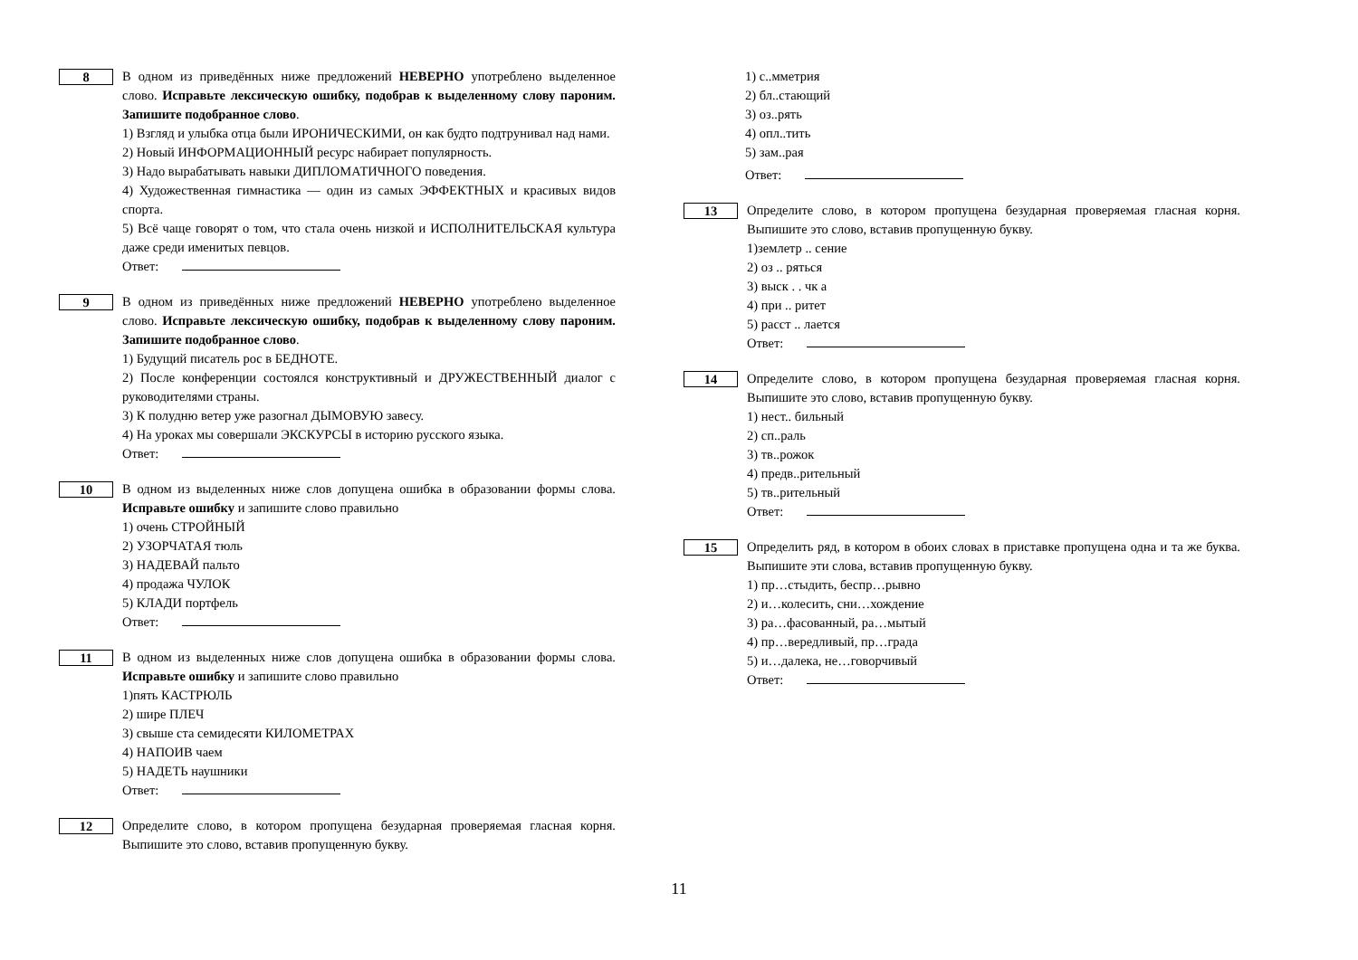8
В одном из приведённых ниже предложений НЕВЕРНО употреблено выделенное слово. Исправьте лексическую ошибку, подобрав к выделенному слову пароним. Запишите подобранное слово.
1) Взгляд и улыбка отца были ИРОНИЧЕСКИМИ, он как будто подтрунивал над нами.
2) Новый ИНФОРМАЦИОННЫЙ ресурс набирает популярность.
3) Надо вырабатывать навыки ДИПЛОМАТИЧНОГО поведения.
4) Художественная гимнастика — один из самых ЭФФЕКТНЫХ и красивых видов спорта.
5) Всё чаще говорят о том, что стала очень низкой и ИСПОЛНИТЕЛЬСКАЯ культура даже среди именитых певцов.
Ответ:
9
В одном из приведённых ниже предложений НЕВЕРНО употреблено выделенное слово. Исправьте лексическую ошибку, подобрав к выделенному слову пароним. Запишите подобранное слово.
1) Будущий писатель рос в БЕДНОТЕ.
2) После конференции состоялся конструктивный и ДРУЖЕСТВЕННЫЙ диалог с руководителями страны.
3) К полудню ветер уже разогнал ДЫМОВУЮ завесу.
4) На уроках мы совершали ЭКСКУРСЫ в историю русского языка.
Ответ:
10
В одном из выделенных ниже слов допущена ошибка в образовании формы слова. Исправьте ошибку и запишите слово правильно
1) очень СТРОЙНЫЙ
2) УЗОРЧАТАЯ тюль
3) НАДЕВАЙ пальто
4) продажа ЧУЛОК
5) КЛАДИ портфель
Ответ:
11
В одном из выделенных ниже слов допущена ошибка в образовании формы слова. Исправьте ошибку и запишите слово правильно
1)пять КАСТРЮЛЬ
2) шире ПЛЕЧ
3) свыше ста семидесяти КИЛОМЕТРАХ
4) НАПОИВ чаем
5) НАДЕТЬ наушники
Ответ:
12
Определите слово, в котором пропущена безударная проверяемая гласная корня. Выпишите это слово, вставив пропущенную букву.
1) с..мметрия
2) бл..стающий
3) оз..рять
4) опл..тить
5) зам..рая
Ответ:
13
Определите слово, в котором пропущена безударная проверяемая гласная корня. Выпишите это слово, вставив пропущенную букву.
1)землетр .. сение
2) оз .. ряться
3) выск . . чк а
4) при .. ритет
5) расст .. лается
Ответ:
14
Определите слово, в котором пропущена безударная проверяемая гласная корня. Выпишите это слово, вставив пропущенную букву.
1) нест.. бильный
2) сп..раль
3) тв..рожок
4) предв..рительный
5) тв..рительный
Ответ:
15
Определить ряд, в котором в обоих словах в приставке пропущена одна и та же буква. Выпишите эти слова, вставив пропущенную букву.
1) пр…стыдить, беспр…рывно
2) и…колесить, сни…хождение
3) ра…фасованный, ра…мытый
4) пр…вередливый, пр…града
5) и…далека, не…говорчивый
Ответ:
11